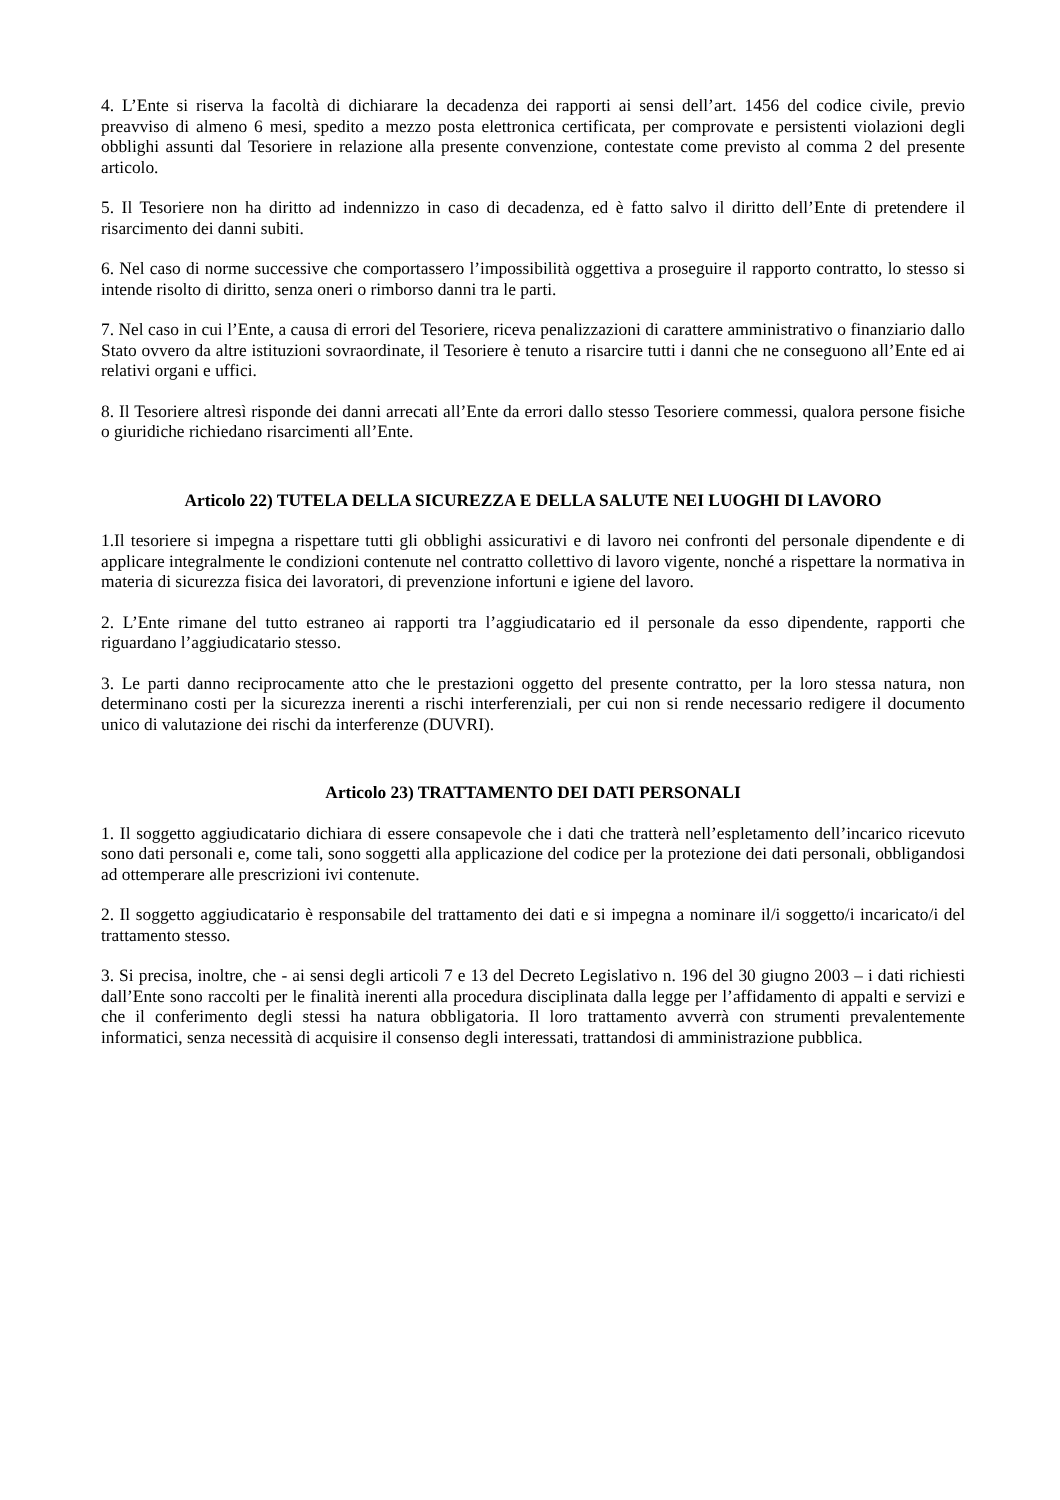4. L’Ente si riserva la facoltà di dichiarare la decadenza dei rapporti ai sensi dell’art. 1456 del codice civile, previo preavviso di almeno 6 mesi, spedito a mezzo posta elettronica certificata, per comprovate e persistenti violazioni degli obblighi assunti dal Tesoriere in relazione alla presente convenzione, contestate come previsto al comma 2 del presente articolo.
5. Il Tesoriere non ha diritto ad indennizzo in caso di decadenza, ed è fatto salvo il diritto dell’Ente di pretendere il risarcimento dei danni subiti.
6. Nel caso di norme successive che comportassero l’impossibilità oggettiva a proseguire il rapporto contratto, lo stesso si intende risolto di diritto, senza oneri o rimborso danni tra le parti.
7. Nel caso in cui l’Ente, a causa di errori del Tesoriere, riceva penalizzazioni di carattere amministrativo o finanziario dallo Stato ovvero da altre istituzioni sovraordinate, il Tesoriere è tenuto a risarcire tutti i danni che ne conseguono all’Ente ed ai relativi organi e uffici.
8. Il Tesoriere altresì risponde dei danni arrecati all’Ente da errori dallo stesso Tesoriere commessi, qualora persone fisiche o giuridiche richiedano risarcimenti all’Ente.
Articolo 22) TUTELA DELLA SICUREZZA E DELLA SALUTE NEI LUOGHI DI LAVORO
1.Il tesoriere si impegna a rispettare tutti gli obblighi assicurativi e di lavoro nei confronti del personale dipendente e di applicare integralmente le condizioni contenute nel contratto collettivo di lavoro vigente, nonché a rispettare la normativa in materia di sicurezza fisica dei lavoratori, di prevenzione infortuni e igiene del lavoro.
2. L’Ente rimane del tutto estraneo ai rapporti tra l’aggiudicatario ed il personale da esso dipendente, rapporti che riguardano l’aggiudicatario stesso.
3. Le parti danno reciprocamente atto che le prestazioni oggetto del presente contratto, per la loro stessa natura, non determinano costi per la sicurezza inerenti a rischi interferenziali, per cui non si rende necessario redigere il documento unico di valutazione dei rischi da interferenze (DUVRI).
Articolo 23) TRATTAMENTO DEI DATI PERSONALI
1. Il soggetto aggiudicatario dichiara di essere consapevole che i dati che tratterà nell’espletamento dell’incarico ricevuto sono dati personali e, come tali, sono soggetti alla applicazione del codice per la protezione dei dati personali, obbligandosi ad ottemperare alle prescrizioni ivi contenute.
2. Il soggetto aggiudicatario è responsabile del trattamento dei dati e si impegna a nominare il/i soggetto/i incaricato/i del trattamento stesso.
3. Si precisa, inoltre, che - ai sensi degli articoli 7 e 13 del Decreto Legislativo n. 196 del 30 giugno 2003 – i dati richiesti dall’Ente sono raccolti per le finalità inerenti alla procedura disciplinata dalla legge per l’affidamento di appalti e servizi e che il conferimento degli stessi ha natura obbligatoria. Il loro trattamento avverrà con strumenti prevalentemente informatici, senza necessità di acquisire il consenso degli interessati, trattandosi di amministrazione pubblica.